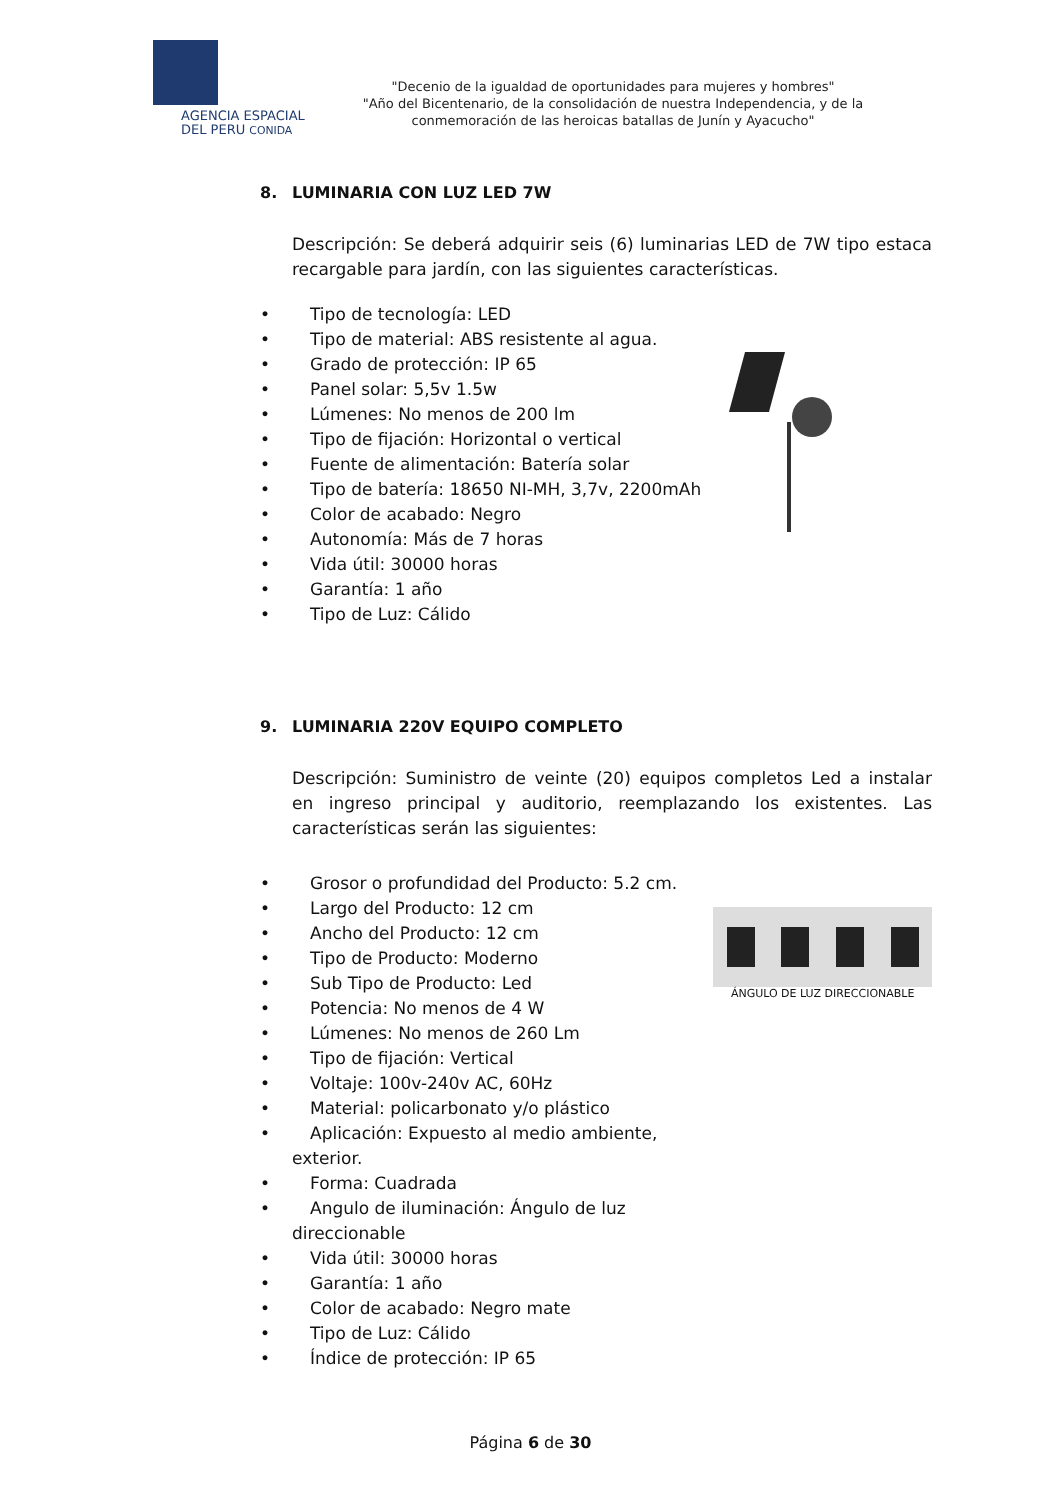AGENCIA ESPACIAL
DEL PERU CONIDA
"Decenio de la igualdad de oportunidades para mujeres y hombres"
"Año del Bicentenario, de la consolidación de nuestra Independencia, y de la conmemoración de las heroicas batallas de Junín y Ayacucho"
8. LUMINARIA CON LUZ LED 7W
Descripción: Se deberá adquirir seis (6) luminarias LED de 7W tipo estaca recargable para jardín, con las siguientes características.
• Tipo de tecnología: LED
• Tipo de material: ABS resistente al agua.
• Grado de protección: IP 65
• Panel solar: 5,5v 1.5w
• Lúmenes: No menos de 200 lm
• Tipo de fijación: Horizontal o vertical
• Fuente de alimentación: Batería solar
• Tipo de batería: 18650 NI-MH, 3,7v, 2200mAh
• Color de acabado: Negro
• Autonomía: Más de 7 horas
• Vida útil: 30000 horas
• Garantía: 1 año
• Tipo de Luz: Cálido
9. LUMINARIA 220V EQUIPO COMPLETO
Descripción: Suministro de veinte (20) equipos completos Led a instalar en ingreso principal y auditorio, reemplazando los existentes. Las características serán las siguientes:
• Grosor o profundidad del Producto: 5.2 cm.
• Largo del Producto: 12 cm
• Ancho del Producto: 12 cm
• Tipo de Producto: Moderno
• Sub Tipo de Producto: Led
• Potencia: No menos de 4 W
• Lúmenes: No menos de 260 Lm
• Tipo de fijación: Vertical
• Voltaje: 100v-240v AC, 60Hz
• Material: policarbonato y/o plástico
• Aplicación: Expuesto al medio ambiente, exterior.
• Forma: Cuadrada
• Angulo de iluminación: Ángulo de luz direccionable
• Vida útil: 30000 horas
• Garantía: 1 año
• Color de acabado: Negro mate
• Tipo de Luz: Cálido
• Índice de protección: IP 65
ÁNGULO DE LUZ DIRECCIONABLE
Página 6 de 30